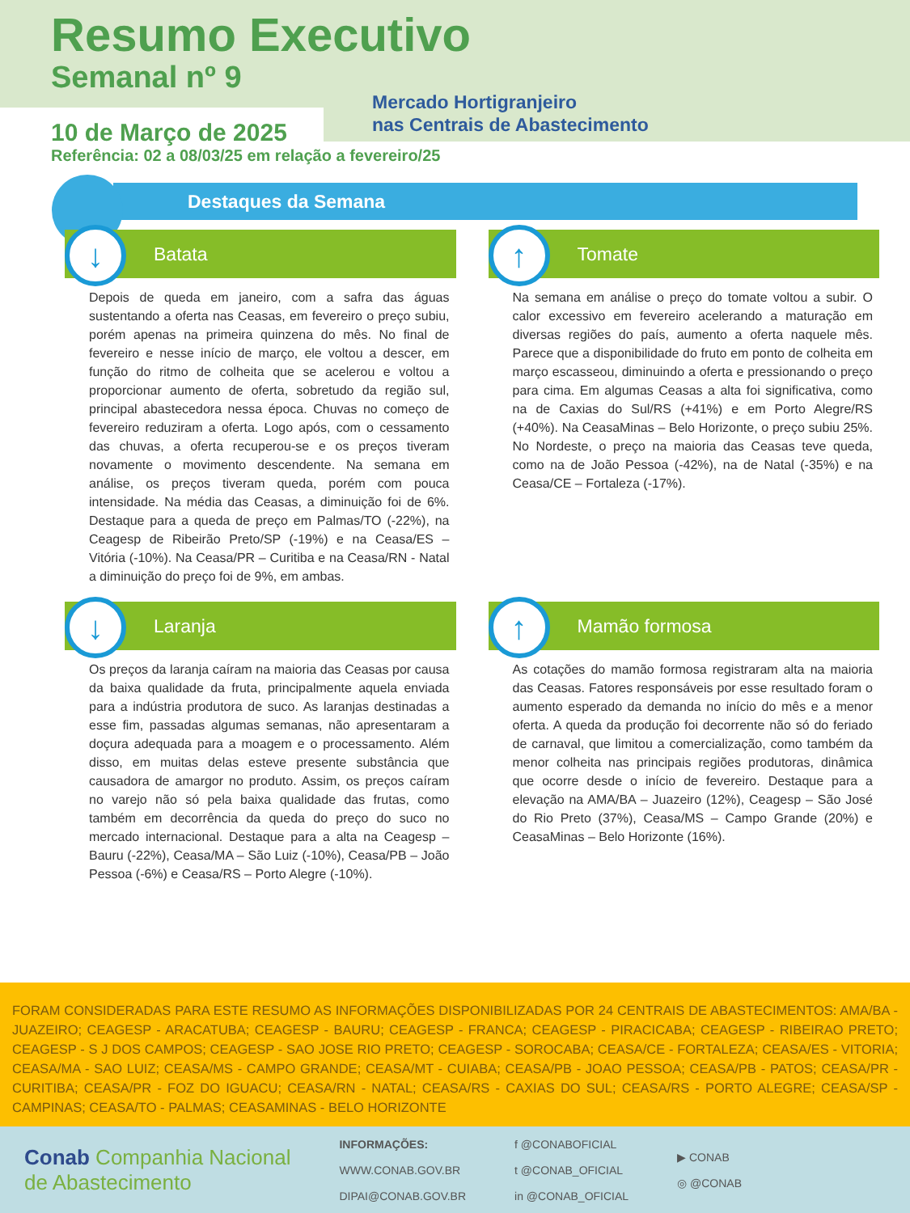Resumo Executivo
Semanal nº 9
Mercado Hortigranjeiro
nas Centrais de Abastecimento
10 de Março de 2025
Referência: 02 a 08/03/25 em relação a fevereiro/25
Destaques da Semana
↓ Batata
Depois de queda em janeiro, com a safra das águas sustentando a oferta nas Ceasas, em fevereiro o preço subiu, porém apenas na primeira quinzena do mês. No final de fevereiro e nesse início de março, ele voltou a descer, em função do ritmo de colheita que se acelerou e voltou a proporcionar aumento de oferta, sobretudo da região sul, principal abastecedora nessa época. Chuvas no começo de fevereiro reduziram a oferta. Logo após, com o cessamento das chuvas, a oferta recuperou-se e os preços tiveram novamente o movimento descendente. Na semana em análise, os preços tiveram queda, porém com pouca intensidade. Na média das Ceasas, a diminuição foi de 6%. Destaque para a queda de preço em Palmas/TO (-22%), na Ceagesp de Ribeirão Preto/SP (-19%) e na Ceasa/ES – Vitória (-10%). Na Ceasa/PR – Curitiba e na Ceasa/RN - Natal a diminuição do preço foi de 9%, em ambas.
↑ Tomate
Na semana em análise o preço do tomate voltou a subir. O calor excessivo em fevereiro acelerando a maturação em diversas regiões do país, aumento a oferta naquele mês. Parece que a disponibilidade do fruto em ponto de colheita em março escasseou, diminuindo a oferta e pressionando o preço para cima. Em algumas Ceasas a alta foi significativa, como na de Caxias do Sul/RS (+41%) e em Porto Alegre/RS (+40%). Na CeasaMinas – Belo Horizonte, o preço subiu 25%. No Nordeste, o preço na maioria das Ceasas teve queda, como na de João Pessoa (-42%), na de Natal (-35%) e na Ceasa/CE – Fortaleza (-17%).
↓ Laranja
Os preços da laranja caíram na maioria das Ceasas por causa da baixa qualidade da fruta, principalmente aquela enviada para a indústria produtora de suco. As laranjas destinadas a esse fim, passadas algumas semanas, não apresentaram a doçura adequada para a moagem e o processamento. Além disso, em muitas delas esteve presente substância que causadora de amargor no produto. Assim, os preços caíram no varejo não só pela baixa qualidade das frutas, como também em decorrência da queda do preço do suco no mercado internacional. Destaque para a alta na Ceagesp – Bauru (-22%), Ceasa/MA – São Luiz (-10%), Ceasa/PB – João Pessoa (-6%) e Ceasa/RS – Porto Alegre (-10%).
↑ Mamão formosa
As cotações do mamão formosa registraram alta na maioria das Ceasas. Fatores responsáveis por esse resultado foram o aumento esperado da demanda no início do mês e a menor oferta. A queda da produção foi decorrente não só do feriado de carnaval, que limitou a comercialização, como também da menor colheita nas principais regiões produtoras, dinâmica que ocorre desde o início de fevereiro. Destaque para a elevação na AMA/BA – Juazeiro (12%), Ceagesp – São José do Rio Preto (37%), Ceasa/MS – Campo Grande (20%) e CeasaMinas – Belo Horizonte (16%).
FORAM CONSIDERADAS PARA ESTE RESUMO AS INFORMAÇÕES DISPONIBILIZADAS POR 24 CENTRAIS DE ABASTECIMENTOS: AMA/BA - JUAZEIRO; CEAGESP - ARACATUBA; CEAGESP - BAURU; CEAGESP - FRANCA; CEAGESP - PIRACICABA; CEAGESP - RIBEIRAO PRETO; CEAGESP - S J DOS CAMPOS; CEAGESP - SAO JOSE RIO PRETO; CEAGESP - SOROCABA; CEASA/CE - FORTALEZA; CEASA/ES - VITORIA; CEASA/MA - SAO LUIZ; CEASA/MS - CAMPO GRANDE; CEASA/MT - CUIABA; CEASA/PB - JOAO PESSOA; CEASA/PB - PATOS; CEASA/PR - CURITIBA; CEASA/PR - FOZ DO IGUACU; CEASA/RN - NATAL; CEASA/RS - CAXIAS DO SUL; CEASA/RS - PORTO ALEGRE; CEASA/SP - CAMPINAS; CEASA/TO - PALMAS; CEASAMINAS - BELO HORIZONTE
Conab Companhia Nacional
de Abastecimento
INFORMAÇÕES:
WWW.CONAB.GOV.BR
DIPAI@CONAB.GOV.BR
f @CONABOFICIAL
t @CONAB_OFICIAL
in @CONAB_OFICIAL
▶ CONAB
◎ @CONAB